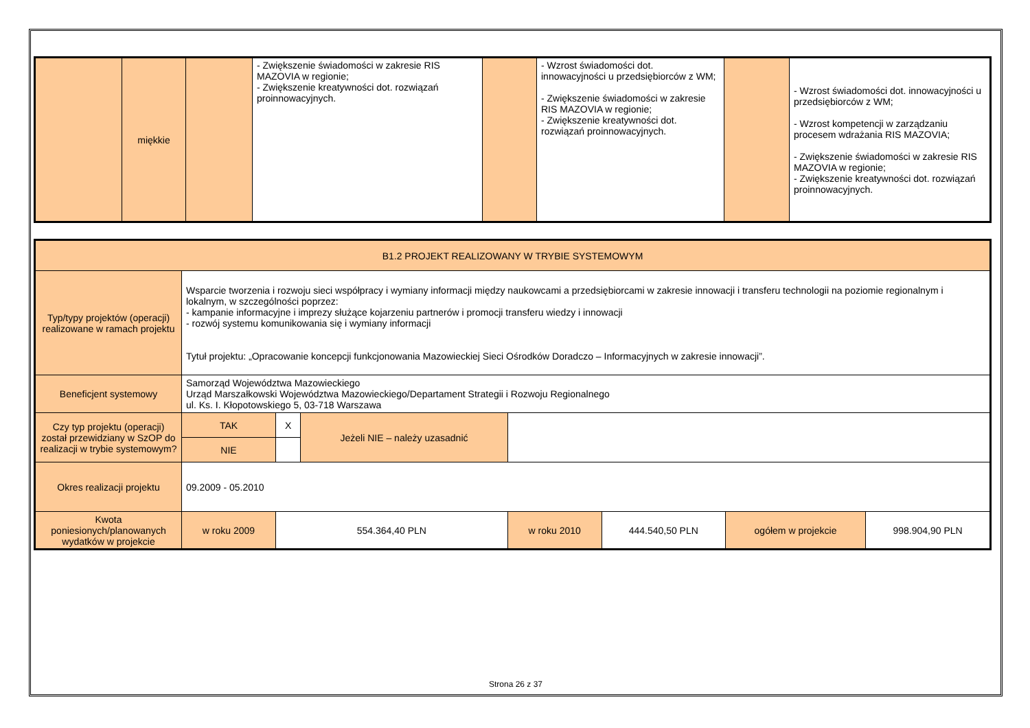| | miękkie | | - Zwiększenie świadomości w zakresie RIS MAZOVIA w regionie; - Zwiększenie kreatywności dot. rozwiązań proinnowacyjnych. | | - Wzrost świadomości dot. innowacyjności u przedsiębiorców z WM; - Zwiększenie świadomości w zakresie RIS MAZOVIA w regionie; - Zwiększenie kreatywności dot. rozwiązań proinnowacyjnych. | | - Wzrost świadomości dot. innowacyjności u przedsiębiorców z WM; - Wzrost kompetencji w zarządzaniu procesem wdrażania RIS MAZOVIA; - Zwiększenie świadomości w zakresie RIS MAZOVIA w regionie; - Zwiększenie kreatywności dot. rozwiązań proinnowacyjnych. |
| B1.2 PROJEKT REALIZOWANY W TRYBIE SYSTEMOWYM | | | | | | | |
| Typ/typy projektów (operacji) realizowane w ramach projektu | Wsparcie tworzenia i rozwoju sieci współpracy i wymiany informacji między naukowcami a przedsiębiorcami w zakresie innowacji i transferu technologii na poziomie regionalnym i lokalnym, w szczególności poprzez: - kampanie informacyjne i imprezy służące kojarzeniu partnerów i promocji transferu wiedzy i innowacji - rozwój systemu komunikowania się i wymiany informacji Tytuł projektu: „Opracowanie koncepcji funkcjonowania Mazowieckiej Sieci Ośrodków Doradczo – Informacyjnych w zakresie innowacji”. | | | | | | |
| Beneficjent systemowy | Samorząd Województwa Mazowieckiego Urząd Marszałkowski Województwa Mazowieckiego/Departament Strategii i Rozwoju Regionalnego ul. Ks. I. Kłopotowskiego 5, 03-718 Warszawa | | | | | | |
| Czy typ projektu (operacji) został przewidziany w SzOP do realizacji w trybie systemowym? | TAK | X | Jeżeli NIE – należy uzasadnić | | | | |
| | NIE | | | | | | |
| Okres realizacji projektu | 09.2009 - 05.2010 | | | | | | |
| Kwota poniesionych/planowanych wydatków w projekcie | w roku 2009 | 554.364,40 PLN | | w roku 2010 | 444.540,50 PLN | ogółem w projekcie | 998.904,90 PLN |
Strona 26 z 37